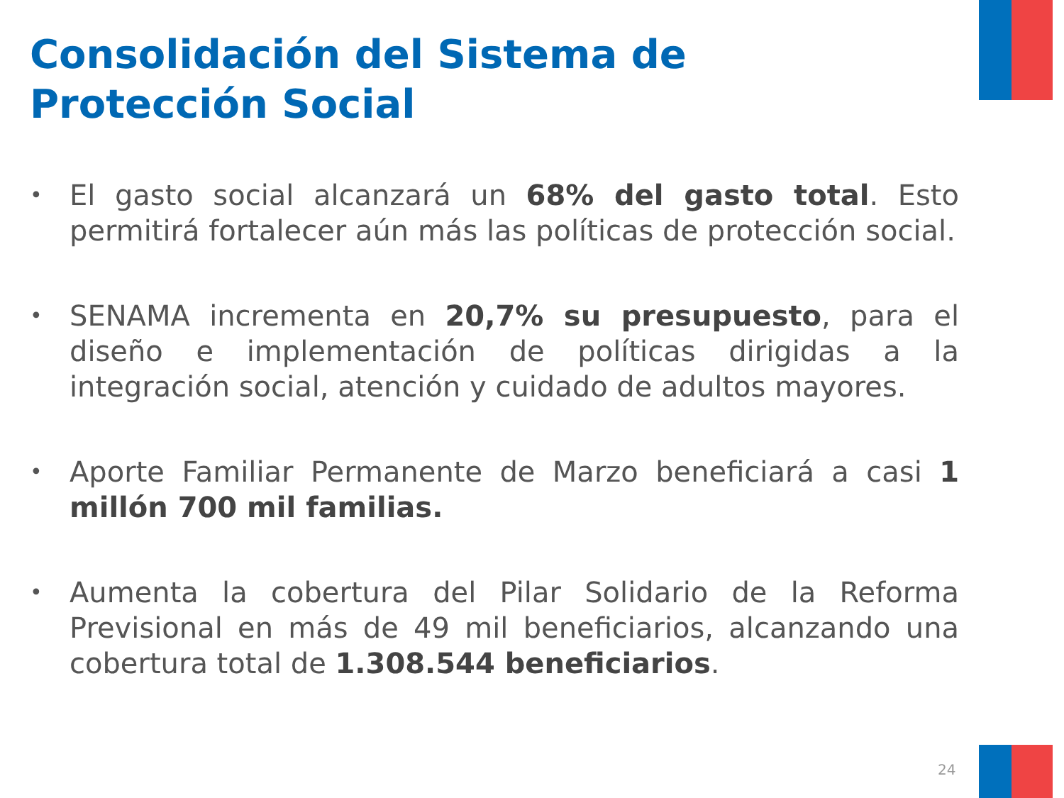Consolidación del Sistema de
Protección Social
•
El gasto social alcanzará un 68% del gasto total. Esto permitirá fortalecer aún más las políticas de protección social.
•
SENAMA incrementa en 20,7% su presupuesto, para el diseño e implementación de políticas dirigidas a la integración social, atención y cuidado de adultos mayores.
•
Aporte Familiar Permanente de Marzo beneficiará a casi 1 millón 700 mil familias.
•
Aumenta la cobertura del Pilar Solidario de la Reforma Previsional en más de 49 mil beneficiarios, alcanzando una cobertura total de 1.308.544 beneficiarios.
24